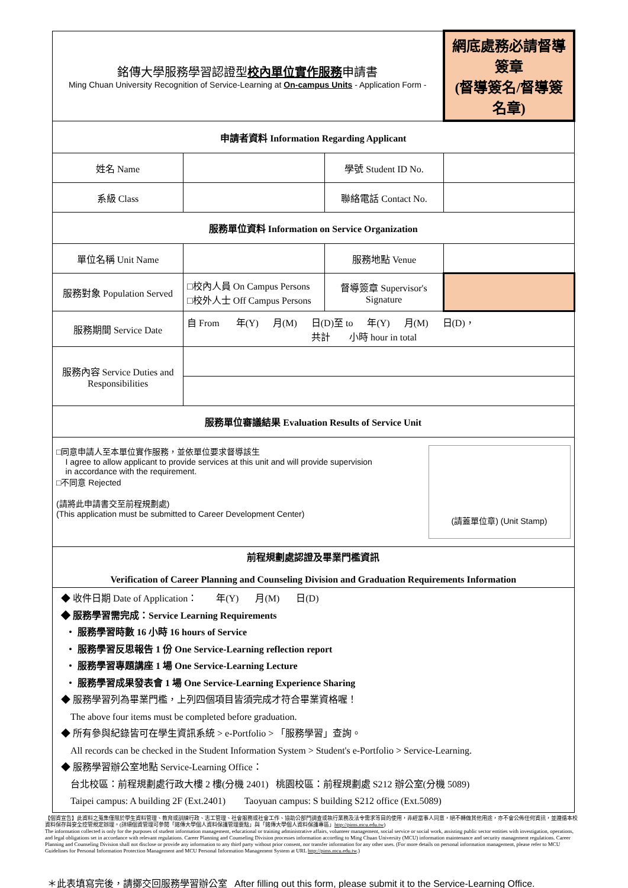| 銘傳大學服務學習認證型 校內單位實作服務 申請書 Ming Chuan University Recognition of Service-Learning at On-campus Units - Application Form - | | | 網底處務必請督導簽章 (督導簽名/督導簽名章) |
| 申請者資料 Information Regarding Applicant | | | |
| 姓名 Name | | 學號 Student ID No. | |
| 系級 Class | | 聯絡電話 Contact No. | |
| 服務單位資料 Information on Service Organization | | | |
| 單位名稱 Unit Name | | 服務地點 Venue | |
| 服務對象 Population Served | □校內人員 On Campus Persons □校外人士 Off Campus Persons | 督導簽章 Supervisor's Signature | |
| 服務期間 Service Date | 自 From 年(Y) 月(M) 日(D)至 to 年(Y) 月(M) 日(D)， 共計 小時 hour in total | | |
| 服務內容 Service Duties and Responsibilities | | | |
| 服務單位審議結果 Evaluation Results of Service Unit | | | |
| □同意申請人至本單位實作服務，並依單位要求督導該生 I agree to allow applicant to provide services at this unit and will provide supervision in accordance with the requirement. □不同意 Rejected (請將此申請書交至前程規劃處) (This application must be submitted to Career Development Center) (請蓋單位章) (Unit Stamp) | | | |
| 前程規劃處認證及畢業門檻資訊 Verification of Career Planning and Counseling Division and Graduation Requirements Information | | | |
| ◆ 收件日期 Date of Application： 年(Y) 月(M) 日(D) ◆ 服務學習需完成：Service Learning Requirements ・ 服務學習時數 16 小時 16 hours of Service ・ 服務學習反思報告 1 份 One Service-Learning reflection report ・ 服務學習專題講座 1 場 One Service-Learning Lecture ・ 服務學習成果發表會 1 場 One Service-Learning Experience Sharing ◆ 服務學習列為畢業門檻，上列四個項目皆須完成才符合畢業資格喔！ The above four items must be completed before graduation. ◆ 所有參與紀錄皆可在學生資訊系統 > e-Portfolio > 「服務學習」查詢。 All records can be checked in the Student Information System > Student's e-Portfolio > Service-Learning. ◆ 服務學習辦公室地點 Service-Learning Office： 台北校區：前程規劃處行政大樓 2 樓(分機 2401) 桃園校區：前程規劃處 S212 辦公室(分機 5089) Taipei campus: A building 2F (Ext.2401) Taoyuan campus: S building S212 office (Ext.5089) | | | |
【個資宣告】此資料之蒐集僅限於學生資料管理、教育或訓練行政、志工管理、社會服務或社會工作、協助公部門調查或執行業務及法令需求等目的使用，非經當事人同意，絕不轉做其他用途，亦不會公佈任何資訊，並遵循本校資料保存與安全控管規定辦理。(詳細個資管理可參閱「銘傳大學個人資料保護管理要點」與「銘傳大學個人資料保護專區」http://pims.mcu.edu.tw)
The information collected is only for the purposes of student information management, educational or training administrative affairs, volunteer management, social service or social work, assisting public sector entities with investigation, operations, and legal obligations set in accordance with relevant regulations. Career Planning and Counseling Division processes information according to Ming Chuan University (MCU) information maintenance and security management regulations. Career Planning and Counseling Division shall not disclose or provide any information to any third party without prior consent, nor transfer information for any other uses. (For more details on personal information management, please refer to MCU Guidelines for Personal Information Protection Management and MCU Personal Information Management System at URL http://pims.mcu.edu.tw.)
＊此表填寫完後，請擲交回服務學習辦公室 After filling out this form, please submit it to the Service-Learning Office.